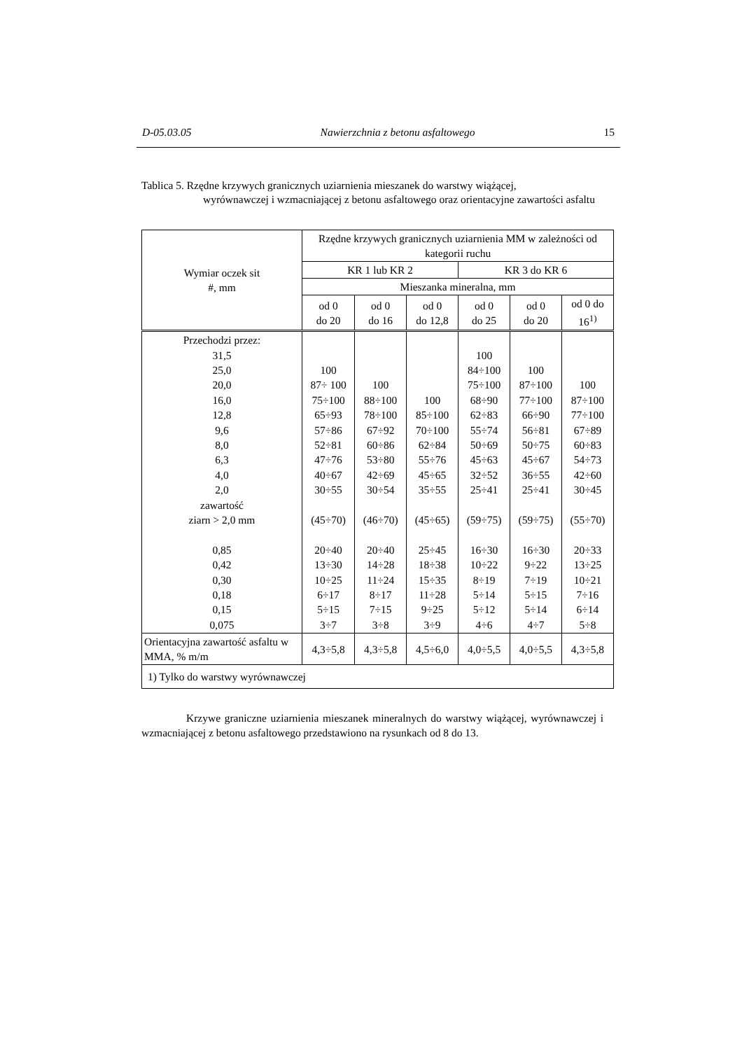D-05.03.05 Nawierzchnia z betonu asfaltowego 15
Tablica 5. Rzędne krzywych granicznych uziarnienia mieszanek do warstwy wiążącej,
wyrównawczej i wzmacniającej z betonu asfaltowego oraz orientacyjne zawartości asfaltu
| Wymiar oczek sit #, mm | Rzędne krzywych granicznych uziarnienia MM w zależności od kategorii ruchu | | | | | |
| --- | --- | --- | --- | --- | --- | --- |
| | KR 1 lub KR 2 | | | KR 3 do KR 6 | | |
| | Mieszanka mineralna, mm | | | | | |
| | od 0 do 20 | od 0 do 16 | od 0 do 12,8 | od 0 do 25 | od 0 do 20 | od 0 do 16<sup>1)</sup> |
| Przechodzi przez: 31,5 25,0 20,0 16,0 12,8 9,6 8,0 6,3 4,0 2,0 zawartość ziarn > 2,0 mm 0,85 0,42 0,30 0,18 0,15 0,075 | 100 87÷ 100 75÷100 65÷93 57÷86 52÷81 47÷76 40÷67 30÷55 (45÷70) 20÷40 13÷30 10÷25 6÷17 5÷15 3÷7 | 100 88÷100 78÷100 67÷92 60÷86 53÷80 42÷69 30÷54 (46÷70) 20÷40 14÷28 11÷24 8÷17 7÷15 3÷8 | 100 85÷100 70÷100 62÷84 55÷76 45÷65 35÷55 (45÷65) 25÷45 18÷38 15÷35 11÷28 9÷25 3÷9 | 100 84÷100 75÷100 68÷90 62÷83 55÷74 50÷69 45÷63 32÷52 25÷41 (59÷75) 16÷30 10÷22 8÷19 5÷14 5÷12 4÷6 | 100 87÷100 77÷100 66÷90 56÷81 50÷75 45÷67 36÷55 25÷41 (59÷75) 16÷30 9÷22 7÷19 5÷15 5÷14 4÷7 | 100 87÷100 77÷100 67÷89 60÷83 54÷73 42÷60 30÷45 (55÷70) 20÷33 13÷25 10÷21 7÷16 6÷14 5÷8 |
| Orientacyjna zawartość asfaltu w MMA, % m/m | 4,3÷5,8 | 4,3÷5,8 | 4,5÷6,0 | 4,0÷5,5 | 4,0÷5,5 | 4,3÷5,8 |
| 1) Tylko do warstwy wyrównawczej | | | | | | |
Krzywe graniczne uziarnienia mieszanek mineralnych do warstwy wiążącej, wyrównawczej i wzmacniającej z betonu asfaltowego przedstawiono na rysunkach od 8 do 13.